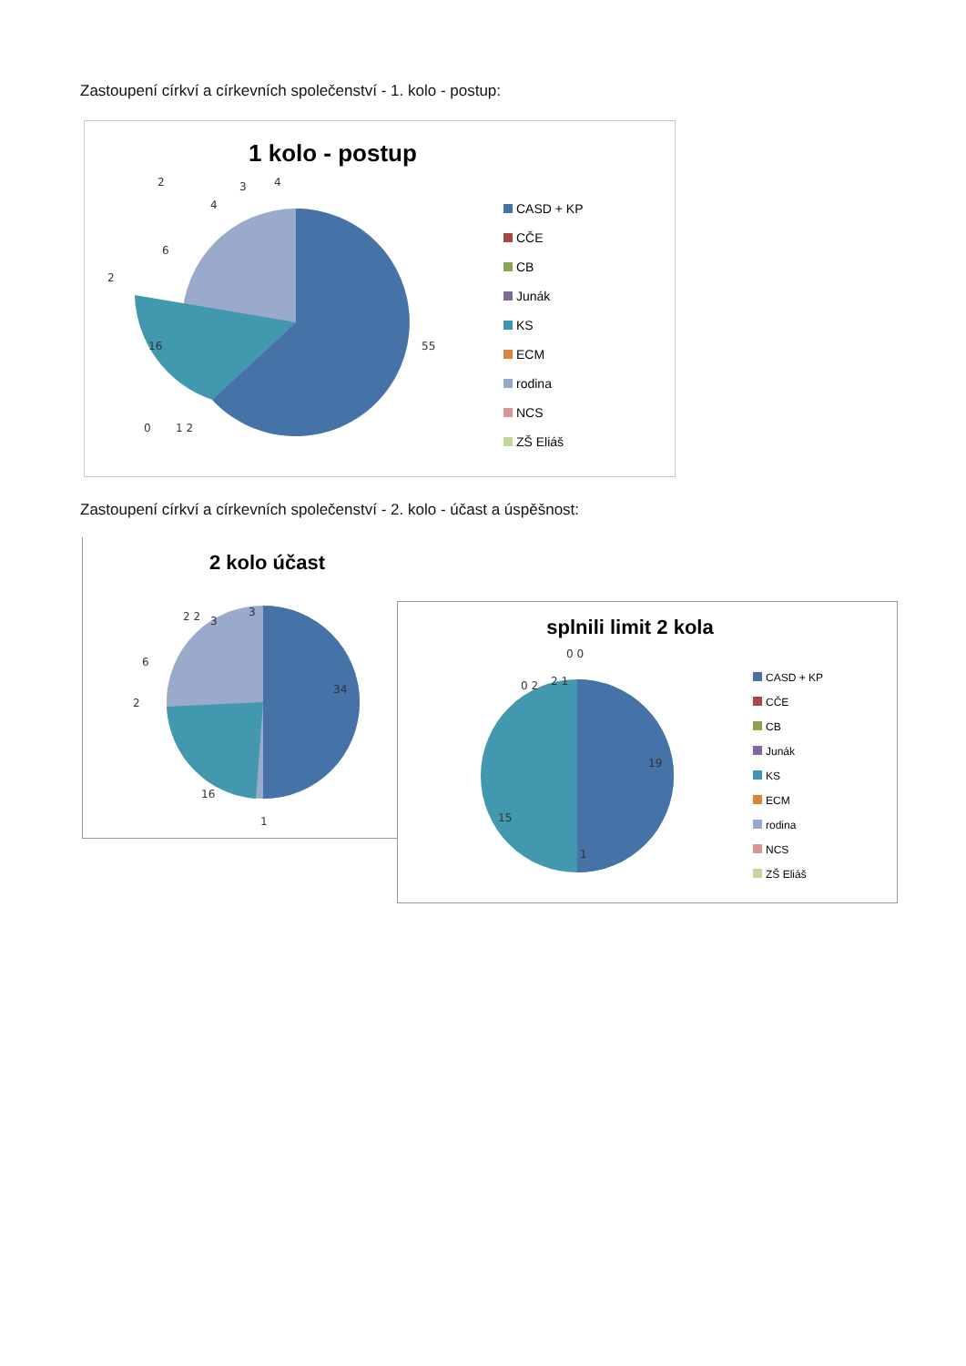Zastoupení církví a církevních společenství - 1. kolo - postup:
1 kolo - postup
55
16
4
3
4
2
6
2
0
1 2
CASD + KP
CČE
CB
Junák
KS
ECM
rodina
NCS
ZŠ Eliáš
Zastoupení církví a církevních společenství - 2. kolo - účast a úspěšnost:
2 kolo účast
34
16
1
2
6
3
3
2 2
splnili limit 2 kola
19
15
1
0 2
2 1
0 0
CASD + KP
CČE
CB
Junák
KS
ECM
rodina
NCS
ZŠ Eliáš